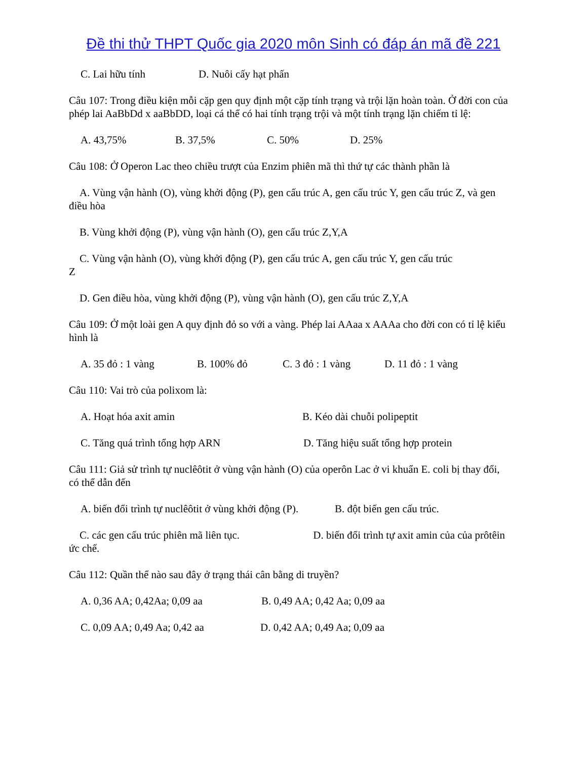Đề thi thử THPT Quốc gia 2020 môn Sinh có đáp án mã đề 221
C. Lai hữu tính D. Nuôi cấy hạt phấn
Câu 107: Trong điều kiện mỗi cặp gen quy định một cặp tính trạng và trội lặn hoàn toàn. Ở đời con của phép lai AaBbDd x aaBbDD, loại cá thể có hai tính trạng trội và một tính trạng lặn chiếm tỉ lệ:
A. 43,75% B. 37,5% C. 50% D. 25%
Câu 108: Ở Operon Lac theo chiều trượt của Enzim phiên mã thì thứ tự các thành phần là
A. Vùng vận hành (O), vùng khởi động (P), gen cấu trúc A, gen cấu trúc Y, gen cấu trúc Z, và gen điều hòa
B. Vùng khởi động (P), vùng vận hành (O), gen cấu trúc Z,Y,A
C. Vùng vận hành (O), vùng khởi động (P), gen cấu trúc A, gen cấu trúc Y, gen cấu trúc
Z
D. Gen điều hòa, vùng khởi động (P), vùng vận hành (O), gen cấu trúc Z,Y,A
Câu 109: Ở một loài gen A quy định đỏ so với a vàng. Phép lai AAaa x AAAa cho đời con có tỉ lệ kiểu hình là
A. 35 đỏ : 1 vàng B. 100% đỏ C. 3 đỏ : 1 vàng D. 11 đỏ : 1 vàng
Câu 110: Vai trò của polixom là:
A. Hoạt hóa axit amin B. Kéo dài chuỗi polipeptit
C. Tăng quá trình tổng hợp ARN D. Tăng hiệu suất tổng hợp protein
Câu 111: Giả sử trình tự nuclêôtit ở vùng vận hành (O) của operôn Lac ở vi khuẩn E. coli bị thay đổi, có thể dẫn đến
A. biến đổi trình tự nuclêôtit ở vùng khởi động (P). B. đột biến gen cấu trúc.
C. các gen cấu trúc phiên mã liên tục. D. biến đổi trình tự axit amin của của prôtêin ức chế.
Câu 112: Quần thể nào sau đây ở trạng thái cân bằng di truyền?
A. 0,36 AA; 0,42Aa; 0,09 aa B. 0,49 AA; 0,42 Aa; 0,09 aa
C. 0,09 AA; 0,49 Aa; 0,42 aa D. 0,42 AA; 0,49 Aa; 0,09 aa